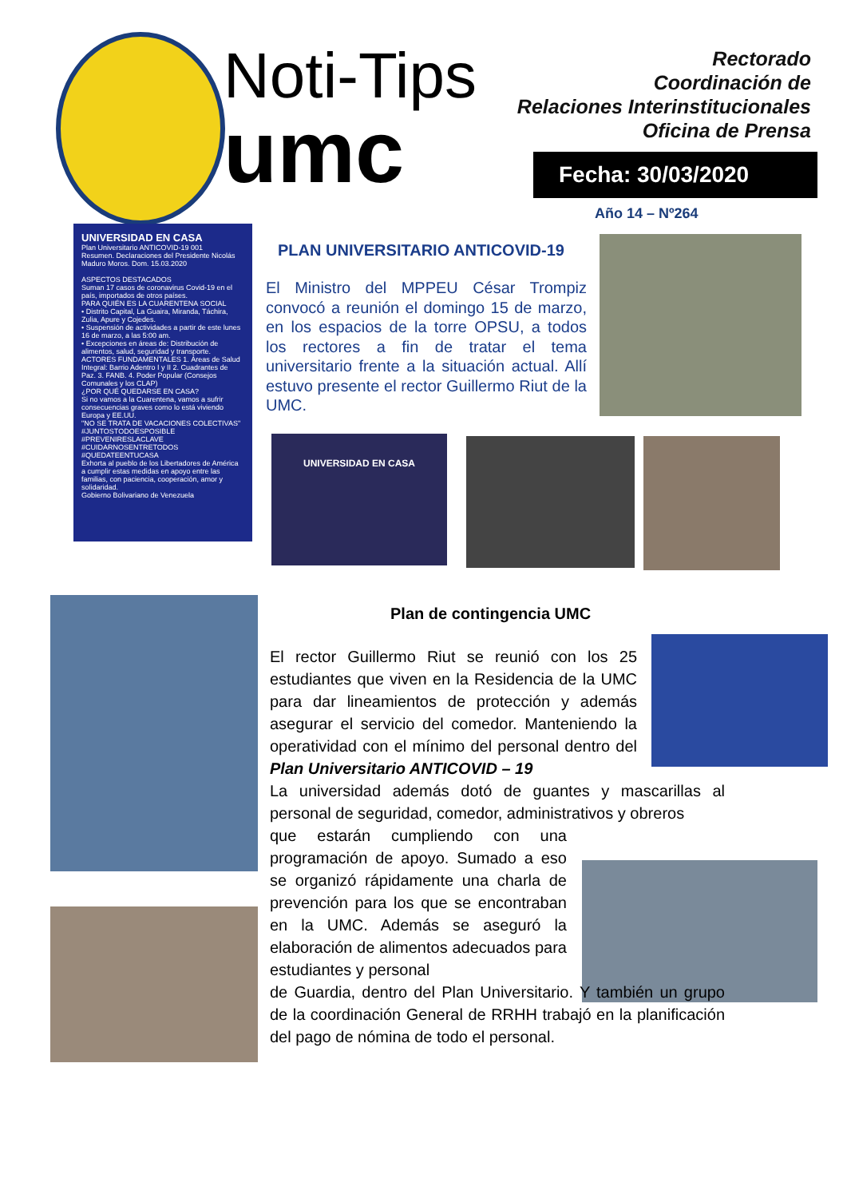Noti-Tips
umc
Rectorado
Coordinación de
Relaciones Interinstitucionales
Oficina de Prensa
Fecha: 30/03/2020
Año 14 – Nº264
UNIVERSIDAD EN CASA
Plan Universitario ANTICOVID-19 001
Resumen. Declaraciones del Presidente Nicolás Maduro Moros. Dom. 15.03.2020
ASPECTOS DESTACADOS
Suman 17 casos de coronavirus Covid-19 en el país, importados de otros países.
PARA QUIÉN ES LA CUARENTENA SOCIAL
• Distrito Capital, La Guaira, Miranda, Táchira, Zulia, Apure y Cojedes.
• Suspensión de actividades a partir de este lunes 16 de marzo, a las 5:00 am.
• Excepciones en áreas de: Distribución de alimentos, salud, seguridad y transporte.
ACTORES FUNDAMENTALES 1. Áreas de Salud Integral: Barrio Adentro I y II 2. Cuadrantes de Paz. 3. FANB. 4. Poder Popular (Consejos Comunales y los CLAP)
¿POR QUÉ QUEDARSE EN CASA?
Si no vamos a la Cuarentena, vamos a sufrir consecuencias graves como lo está viviendo Europa y EE.UU.
"NO SE TRATA DE VACACIONES COLECTIVAS"
#JUNTOSTODOESPOSIBLE #PREVENIRESLACLAVE #CUIDARNOSENTRETODOS #QUEDATEENTUCASA
Exhorta al pueblo de los Libertadores de América a cumplir estas medidas en apoyo entre las familias, con paciencia, cooperación, amor y solidaridad.
Gobierno Bolivariano de Venezuela
PLAN UNIVERSITARIO ANTICOVID-19
El Ministro del MPPEU César Trompiz convocó a reunión el domingo 15 de marzo, en los espacios de la torre OPSU, a todos los rectores a fin de tratar el tema universitario frente a la situación actual. Allí estuvo presente el rector Guillermo Riut de la UMC.
UNIVERSIDAD EN CASA
Plan de contingencia UMC
El rector Guillermo Riut se reunió con los 25 estudiantes que viven en la Residencia de la UMC para dar lineamientos de protección y además asegurar el servicio del comedor. Manteniendo la operatividad con el mínimo del personal dentro del Plan Universitario ANTICOVID – 19
La universidad además dotó de guantes y mascarillas al personal de seguridad, comedor, administrativos y obreros
que estarán cumpliendo con una programación de apoyo. Sumado a eso se organizó rápidamente una charla de prevención para los que se encontraban en la UMC. Además se aseguró la elaboración de alimentos adecuados para estudiantes y personal
de Guardia, dentro del Plan Universitario. Y también un grupo de la coordinación General de RRHH trabajó en la planificación del pago de nómina de todo el personal.